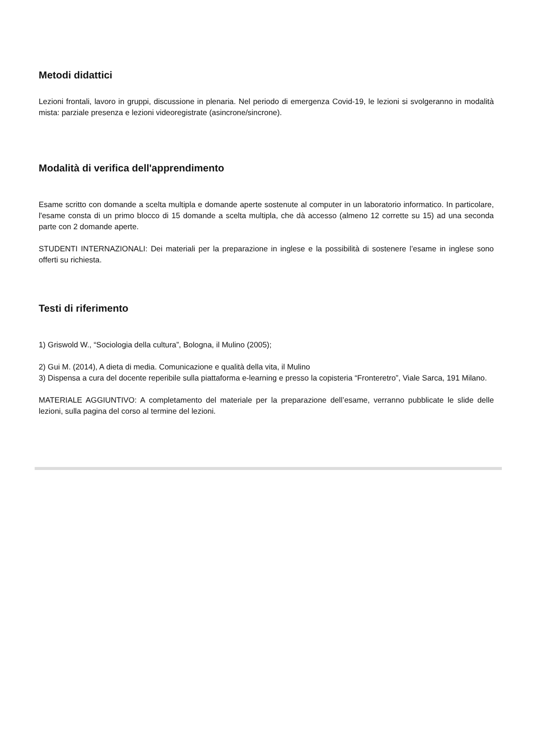Metodi didattici
Lezioni frontali, lavoro in gruppi, discussione in plenaria. Nel periodo di emergenza Covid-19, le lezioni si svolgeranno in modalità mista: parziale presenza e lezioni videoregistrate (asincrone/sincrone).
Modalità di verifica dell'apprendimento
Esame scritto con domande a scelta multipla e domande aperte sostenute al computer in un laboratorio informatico. In particolare, l'esame consta di un primo blocco di 15 domande a scelta multipla, che dà accesso (almeno 12 corrette su 15) ad una seconda parte con 2 domande aperte.
STUDENTI INTERNAZIONALI: Dei materiali per la preparazione in inglese e la possibilità di sostenere l’esame in inglese sono offerti su richiesta.
Testi di riferimento
1) Griswold W., “Sociologia della cultura”, Bologna, il Mulino (2005);
2) Gui M. (2014), A dieta di media. Comunicazione e qualità della vita, il Mulino
3) Dispensa a cura del docente reperibile sulla piattaforma e-learning e presso la copisteria “Fronteretro”, Viale Sarca, 191 Milano.
MATERIALE AGGIUNTIVO: A completamento del materiale per la preparazione dell’esame, verranno pubblicate le slide delle lezioni, sulla pagina del corso al termine del lezioni.